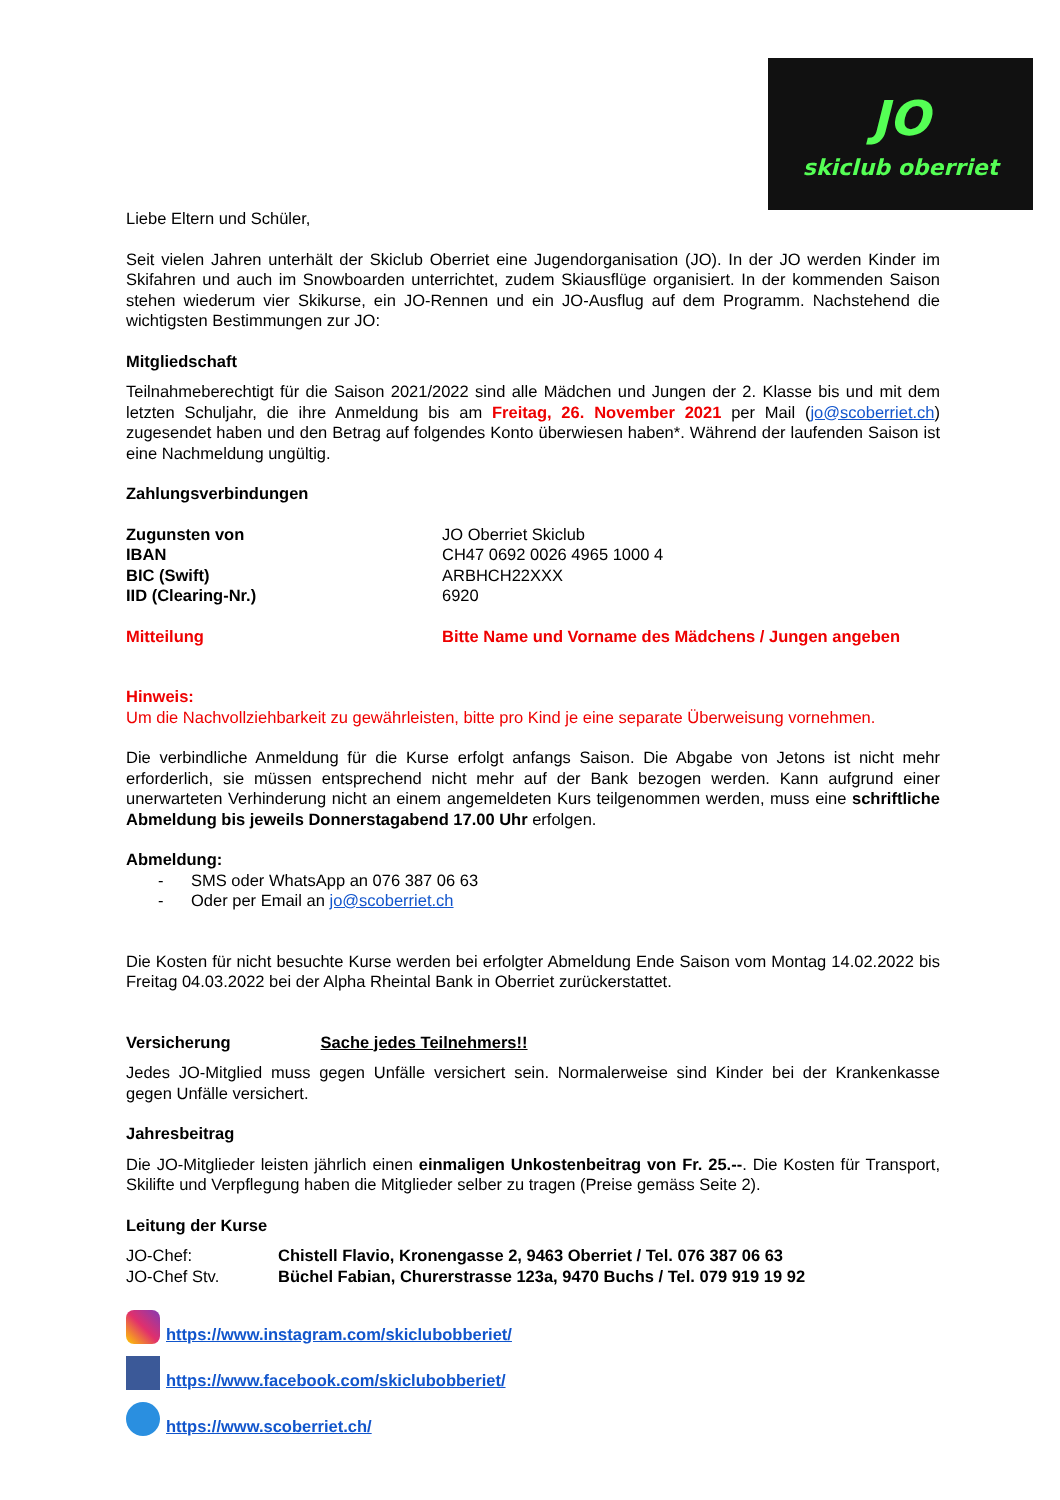JO
skiclub oberriet
Liebe Eltern und Schüler,
Seit vielen Jahren unterhält der Skiclub Oberriet eine Jugendorganisation (JO). In der JO werden Kinder im Skifahren und auch im Snowboarden unterrichtet, zudem Skiausflüge organisiert. In der kommenden Saison stehen wiederum vier Skikurse, ein JO-Rennen und ein JO-Ausflug auf dem Programm. Nachstehend die wichtigsten Bestimmungen zur JO:
Mitgliedschaft
Teilnahmeberechtigt für die Saison 2021/2022 sind alle Mädchen und Jungen der 2. Klasse bis und mit dem letzten Schuljahr, die ihre Anmeldung bis am Freitag, 26. November 2021 per Mail (jo@scoberriet.ch) zugesendet haben und den Betrag auf folgendes Konto überwiesen haben*. Während der laufenden Saison ist eine Nachmeldung ungültig.
Zahlungsverbindungen
| Zugunsten von | JO Oberriet Skiclub |
| IBAN | CH47 0692 0026 4965 1000 4 |
| BIC (Swift) | ARBHCH22XXX |
| IID (Clearing-Nr.) | 6920 |
| Mitteilung | Bitte Name und Vorname des Mädchens / Jungen angeben |
Hinweis:
Um die Nachvollziehbarkeit zu gewährleisten, bitte pro Kind je eine separate Überweisung vornehmen.
Die verbindliche Anmeldung für die Kurse erfolgt anfangs Saison. Die Abgabe von Jetons ist nicht mehr erforderlich, sie müssen entsprechend nicht mehr auf der Bank bezogen werden. Kann aufgrund einer unerwarteten Verhinderung nicht an einem angemeldeten Kurs teilgenommen werden, muss eine schriftliche Abmeldung bis jeweils Donnerstagabend 17.00 Uhr erfolgen.
Abmeldung:
- SMS oder WhatsApp an 076 387 06 63
- Oder per Email an jo@scoberriet.ch
Die Kosten für nicht besuchte Kurse werden bei erfolgter Abmeldung Ende Saison vom Montag 14.02.2022 bis Freitag 04.03.2022 bei der Alpha Rheintal Bank in Oberriet zurückerstattet.
Versicherung Sache jedes Teilnehmers!!
Jedes JO-Mitglied muss gegen Unfälle versichert sein. Normalerweise sind Kinder bei der Krankenkasse gegen Unfälle versichert.
Jahresbeitrag
Die JO-Mitglieder leisten jährlich einen einmaligen Unkostenbeitrag von Fr. 25.--. Die Kosten für Transport, Skilifte und Verpflegung haben die Mitglieder selber zu tragen (Preise gemäss Seite 2).
Leitung der Kurse
| JO-Chef: | Chistell Flavio, Kronengasse 2, 9463 Oberriet / Tel. 076 387 06 63 |
| JO-Chef Stv. | Büchel Fabian, Churerstrasse 123a, 9470 Buchs / Tel. 079 919 19 92 |
https://www.instagram.com/skiclubobberiet/
https://www.facebook.com/skiclubobberiet/
https://www.scoberriet.ch/